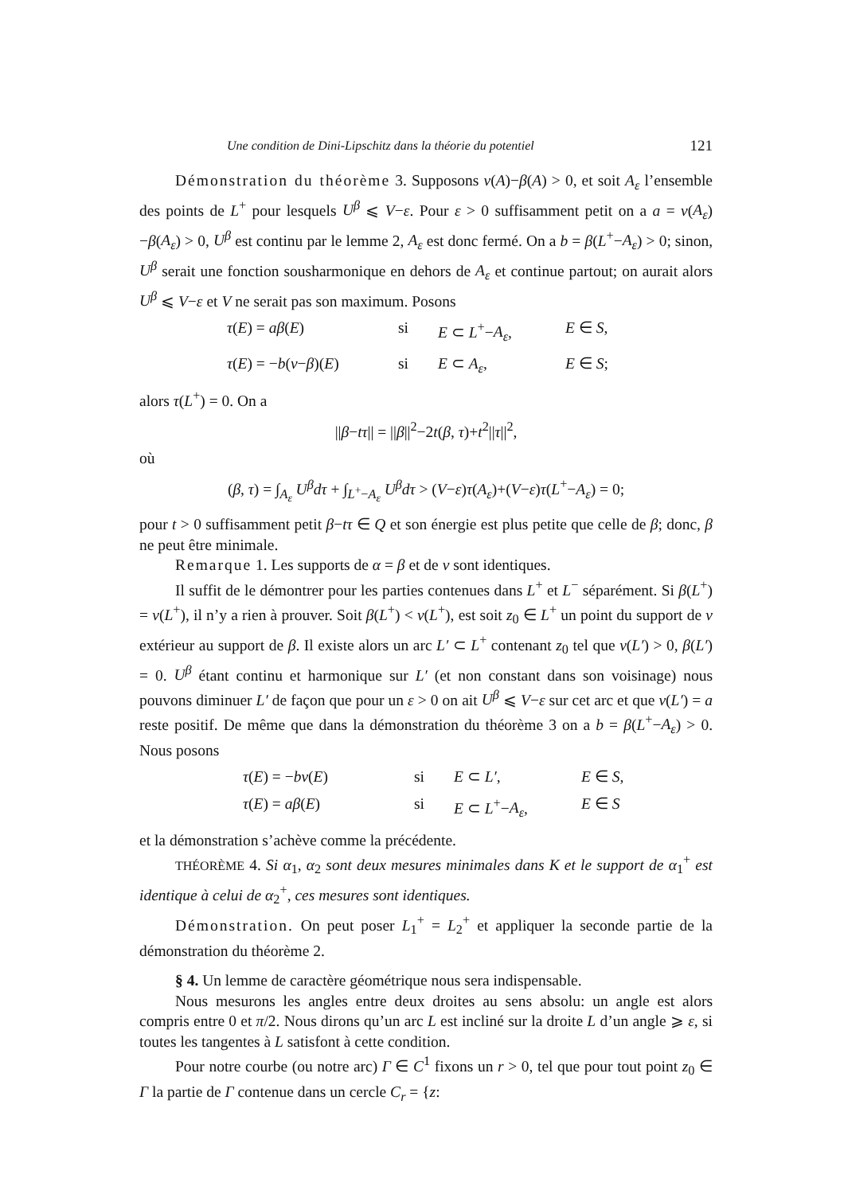Une condition de Dini-Lipschitz dans la théorie du potentiel 121
Démonstration du théorème 3. Supposons ν(A)−β(A) > 0, et soit A<sub>ε</sub> l’ensemble des points de L<sup>+</sup> pour lesquels U<sup>β</sup> ⩽ V−ε. Pour ε > 0 suffisamment petit on a a = ν(A<sub>ε</sub>)−β(A<sub>ε</sub>) > 0, U<sup>β</sup> est continu par le lemme 2, A<sub>ε</sub> est donc fermé. On a b = β(L<sup>+</sup>−A<sub>ε</sub>) > 0; sinon, U<sup>β</sup> serait une fonction sousharmonique en dehors de A<sub>ε</sub> et continue partout; on aurait alors U<sup>β</sup> ⩽ V−ε et V ne serait pas son maximum. Posons
τ(E) = aβ(E) si E ⊂ L<sup>+</sup>−A<sub>ε</sub>, E ∈ S, τ(E) = −b(ν−β)(E) si E ⊂ A<sub>ε</sub>, E ∈ S;
alors τ(L<sup>+</sup>) = 0. On a
||β−tτ|| = ||β||<sup>2</sup>−2t(β, τ)+t<sup>2</sup>||τ||<sup>2</sup>,
où
(β, τ) = ∫<sub>A<sub>ε</sub></sub> U<sup>β</sup>dτ + ∫<sub>L<sup>+</sup>−A<sub>ε</sub></sub> U<sup>β</sup>dτ > (V−ε)τ(A<sub>ε</sub>)+(V−ε)τ(L<sup>+</sup>−A<sub>ε</sub>) = 0;
pour t > 0 suffisamment petit β−tτ ∈ Q et son énergie est plus petite que celle de β; donc, β ne peut être minimale.
Remarque 1. Les supports de α = β et de ν sont identiques.
Il suffit de le démontrer pour les parties contenues dans L<sup>+</sup> et L<sup>−</sup> séparément. Si β(L<sup>+</sup>) = ν(L<sup>+</sup>), il n’y a rien à prouver. Soit β(L<sup>+</sup>) < ν(L<sup>+</sup>), est soit z<sub>0</sub> ∈ L<sup>+</sup> un point du support de ν extérieur au support de β. Il existe alors un arc L′ ⊂ L<sup>+</sup> contenant z<sub>0</sub> tel que ν(L′) > 0, β(L′) = 0. U<sup>β</sup> étant continu et harmonique sur L′ (et non constant dans son voisinage) nous pouvons diminuer L′ de façon que pour un ε > 0 on ait U<sup>β</sup> ⩽ V−ε sur cet arc et que ν(L′) = a reste positif. De même que dans la démonstration du théorème 3 on a b = β(L<sup>+</sup>−A<sub>ε</sub>) > 0. Nous posons
τ(E) = −bν(E) si E ⊂ L′, E ∈ S, τ(E) = aβ(E) si E ⊂ L<sup>+</sup>−A<sub>ε</sub>, E ∈ S
et la démonstration s’achève comme la précédente.
THÉORÈME 4. Si α<sub>1</sub>, α<sub>2</sub> sont deux mesures minimales dans K et le support de α<sub>1</sub><sup>+</sup> est identique à celui de α<sub>2</sub><sup>+</sup>, ces mesures sont identiques.
Démonstration. On peut poser L<sub>1</sub><sup>+</sup> = L<sub>2</sub><sup>+</sup> et appliquer la seconde partie de la démonstration du théorème 2.
§ 4. Un lemme de caractère géométrique nous sera indispensable.
Nous mesurons les angles entre deux droites au sens absolu: un angle est alors compris entre 0 et π/2. Nous dirons qu’un arc L est incliné sur la droite L d’un angle ⩾ ε, si toutes les tangentes à L satisfont à cette condition.
Pour notre courbe (ou notre arc) Γ ∈ C<sup>1</sup> fixons un r > 0, tel que pour tout point z<sub>0</sub> ∈ Γ la partie de Γ contenue dans un cercle C<sub>r</sub> = {z: